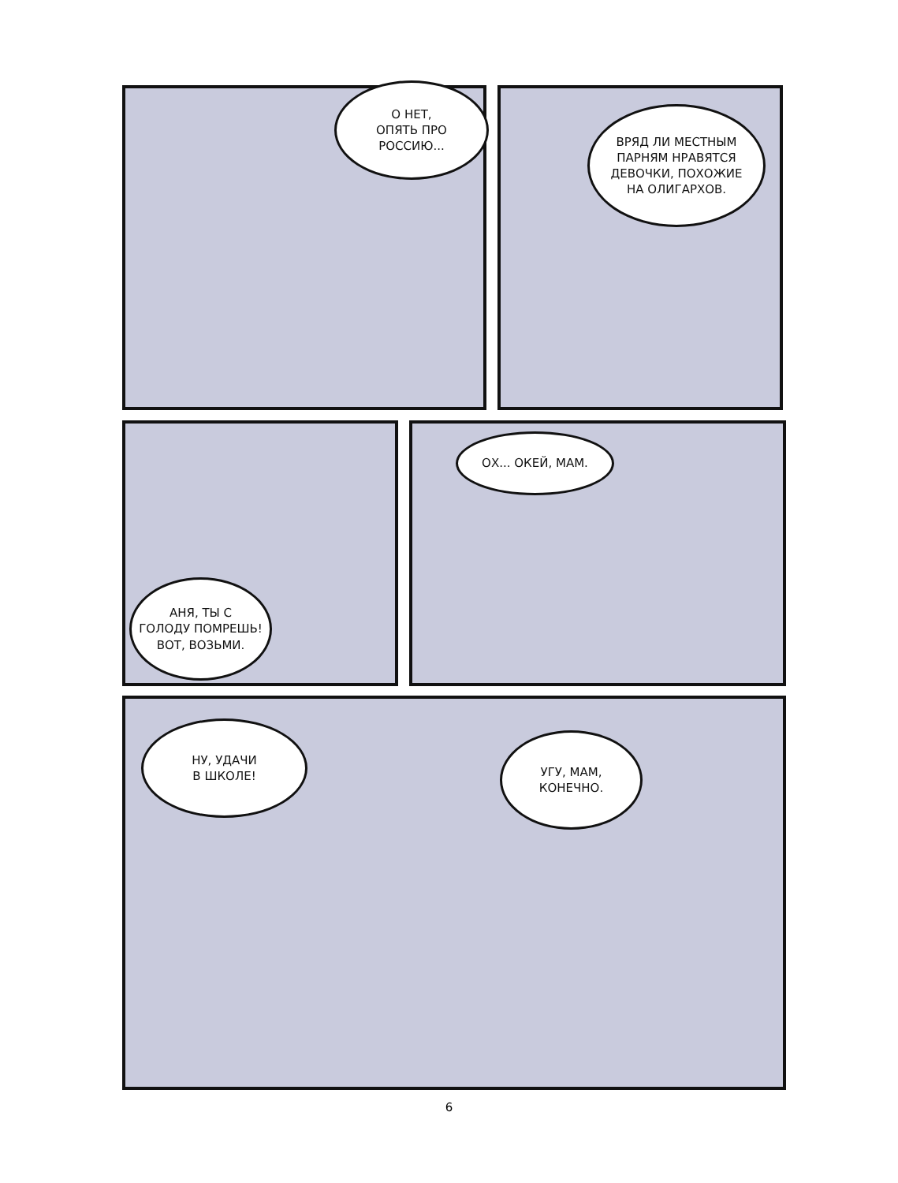О НЕТ,
ОПЯТЬ ПРО
РОССИЮ...
ВРЯД ЛИ МЕСТНЫМ
ПАРНЯМ НРАВЯТСЯ
ДЕВОЧКИ, ПОХОЖИЕ
НА ОЛИГАРХОВ.
АНЯ, ТЫ С
ГОЛОДУ ПОМРЕШЬ!
ВОТ, ВОЗЬМИ.
ОХ... ОКЕЙ, МАМ.
НУ, УДАЧИ
В ШКОЛЕ!
УГУ, МАМ,
КОНЕЧНО.
6